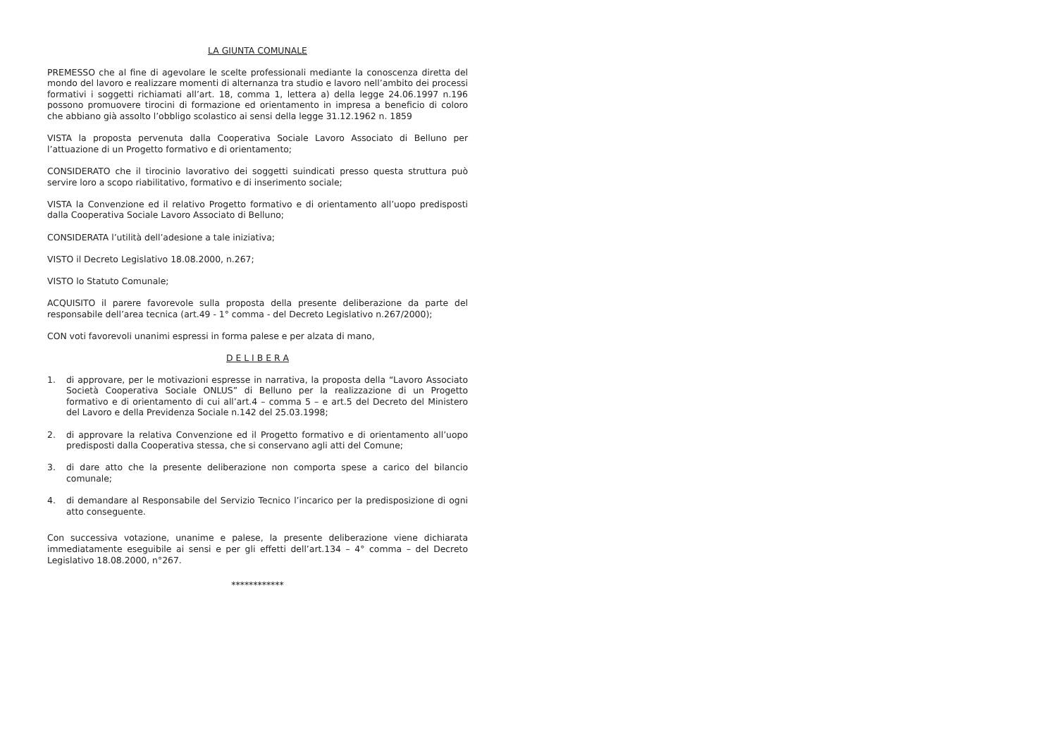LA GIUNTA COMUNALE
PREMESSO che al fine di agevolare le scelte professionali mediante la conoscenza diretta del mondo del lavoro e realizzare momenti di alternanza tra studio e lavoro nell’ambito dei processi formativi i soggetti richiamati all’art. 18, comma 1, lettera a) della legge 24.06.1997 n.196 possono promuovere tirocini di formazione ed orientamento in impresa a beneficio di coloro che abbiano già assolto l’obbligo scolastico ai sensi della legge 31.12.1962 n. 1859
VISTA la proposta pervenuta dalla Cooperativa Sociale Lavoro Associato di Belluno per l’attuazione di un Progetto formativo e di orientamento;
CONSIDERATO che il tirocinio lavorativo dei soggetti suindicati presso questa struttura può servire loro a scopo riabilitativo, formativo e di inserimento sociale;
VISTA la Convenzione ed il relativo Progetto formativo e di orientamento all’uopo predisposti dalla Cooperativa Sociale Lavoro Associato di Belluno;
CONSIDERATA l’utilità dell’adesione a tale iniziativa;
VISTO il Decreto Legislativo 18.08.2000, n.267;
VISTO lo Statuto Comunale;
ACQUISITO il parere favorevole sulla proposta della presente deliberazione da parte del responsabile dell’area tecnica (art.49 - 1° comma - del Decreto Legislativo n.267/2000);
CON voti favorevoli unanimi espressi in forma palese e per alzata di mano,
D E L I B E R A
1. di approvare, per le motivazioni espresse in narrativa, la proposta della “Lavoro Associato Società Cooperativa Sociale ONLUS” di Belluno per la realizzazione di un Progetto formativo e di orientamento di cui all’art.4 – comma 5 – e art.5 del Decreto del Ministero del Lavoro e della Previdenza Sociale n.142 del 25.03.1998;
2. di approvare la relativa Convenzione ed il Progetto formativo e di orientamento all’uopo predisposti dalla Cooperativa stessa, che si conservano agli atti del Comune;
3. di dare atto che la presente deliberazione non comporta spese a carico del bilancio comunale;
4. di demandare al Responsabile del Servizio Tecnico l’incarico per la predisposizione di ogni atto conseguente.
Con successiva votazione, unanime e palese, la presente deliberazione viene dichiarata immediatamente eseguibile ai sensi e per gli effetti dell’art.134 – 4° comma – del Decreto Legislativo 18.08.2000, n°267.
************